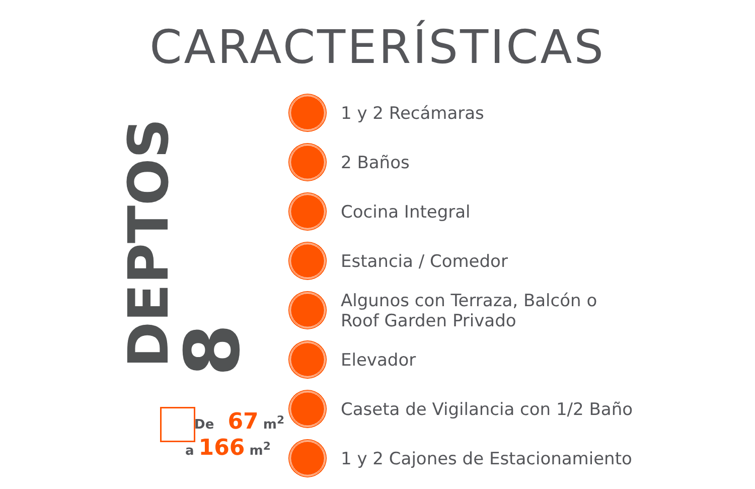CARACTERÍSTICAS
DEPTOS
8
De 67 m<sup>2</sup>
a 166 m<sup>2</sup>
1 y 2 Recámaras
2 Baños
Cocina Integral
Estancia / Comedor
Algunos con Terraza, Balcón o
Roof Garden Privado
Elevador
Caseta de Vigilancia con 1/2 Baño
1 y 2 Cajones de Estacionamiento